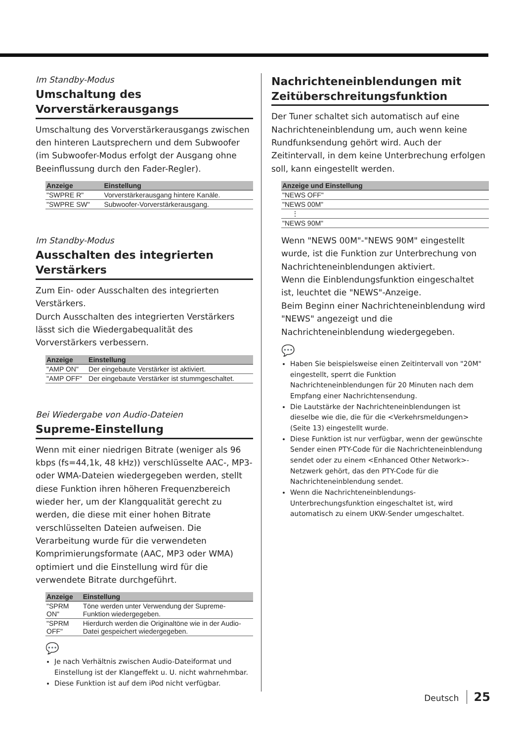Im Standby-Modus
Umschaltung des Vorverstärkerausgangs
Umschaltung des Vorverstärkerausgangs zwischen den hinteren Lautsprechern und dem Subwoofer (im Subwoofer-Modus erfolgt der Ausgang ohne Beeinflussung durch den Fader-Regler).
| Anzeige | Einstellung |
| --- | --- |
| "SWPRE R" | Vorverstärkerausgang hintere Kanäle. |
| "SWPRE SW" | Subwoofer-Vorverstärkerausgang. |
Im Standby-Modus
Ausschalten des integrierten Verstärkers
Zum Ein- oder Ausschalten des integrierten Verstärkers.
Durch Ausschalten des integrierten Verstärkers lässt sich die Wiedergabequalität des Vorverstärkers verbessern.
| Anzeige | Einstellung |
| --- | --- |
| "AMP ON" | Der eingebaute Verstärker ist aktiviert. |
| "AMP OFF" | Der eingebaute Verstärker ist stummgeschaltet. |
Bei Wiedergabe von Audio-Dateien
Supreme-Einstellung
Wenn mit einer niedrigen Bitrate (weniger als 96 kbps (fs=44,1k, 48 kHz)) verschlüsselte AAC-, MP3- oder WMA-Dateien wiedergegeben werden, stellt diese Funktion ihren höheren Frequenzbereich wieder her, um der Klangqualität gerecht zu werden, die diese mit einer hohen Bitrate verschlüsselten Dateien aufweisen. Die Verarbeitung wurde für die verwendeten Komprimierungsformate (AAC, MP3 oder WMA) optimiert und die Einstellung wird für die verwendete Bitrate durchgeführt.
| Anzeige | Einstellung |
| --- | --- |
| "SPRM ON" | Töne werden unter Verwendung der Supreme-Funktion wiedergegeben. |
| "SPRM OFF" | Hierdurch werden die Originaltöne wie in der Audio-Datei gespeichert wiedergegeben. |
💬
Je nach Verhältnis zwischen Audio-Dateiformat und Einstellung ist der Klangeffekt u. U. nicht wahrnehmbar.
Diese Funktion ist auf dem iPod nicht verfügbar.
Nachrichteneinblendungen mit Zeitüberschreitungsfunktion
Der Tuner schaltet sich automatisch auf eine Nachrichteneinblendung um, auch wenn keine Rundfunksendung gehört wird. Auch der Zeitintervall, in dem keine Unterbrechung erfolgen soll, kann eingestellt werden.
| Anzeige und Einstellung |
| --- |
| "NEWS OFF" |
| "NEWS 00M" |
| ⋮ |
| "NEWS 90M" |
Wenn "NEWS 00M"-"NEWS 90M" eingestellt wurde, ist die Funktion zur Unterbrechung von Nachrichteneinblendungen aktiviert.
Wenn die Einblendungsfunktion eingeschaltet ist, leuchtet die "NEWS"-Anzeige.
Beim Beginn einer Nachrichteneinblendung wird "NEWS" angezeigt und die Nachrichteneinblendung wiedergegeben.
💬
Haben Sie beispielsweise einen Zeitintervall von "20M" eingestellt, sperrt die Funktion Nachrichteneinblendungen für 20 Minuten nach dem Empfang einer Nachrichtensendung.
Die Lautstärke der Nachrichteneinblendungen ist dieselbe wie die, die für die <Verkehrsmeldungen> (Seite 13) eingestellt wurde.
Diese Funktion ist nur verfügbar, wenn der gewünschte Sender einen PTY-Code für die Nachrichteneinblendung sendet oder zu einem <Enhanced Other Network>-Netzwerk gehört, das den PTY-Code für die Nachrichteneinblendung sendet.
Wenn die Nachrichteneinblendungs-Unterbrechungsfunktion eingeschaltet ist, wird automatisch zu einem UKW-Sender umgeschaltet.
Deutsch 25